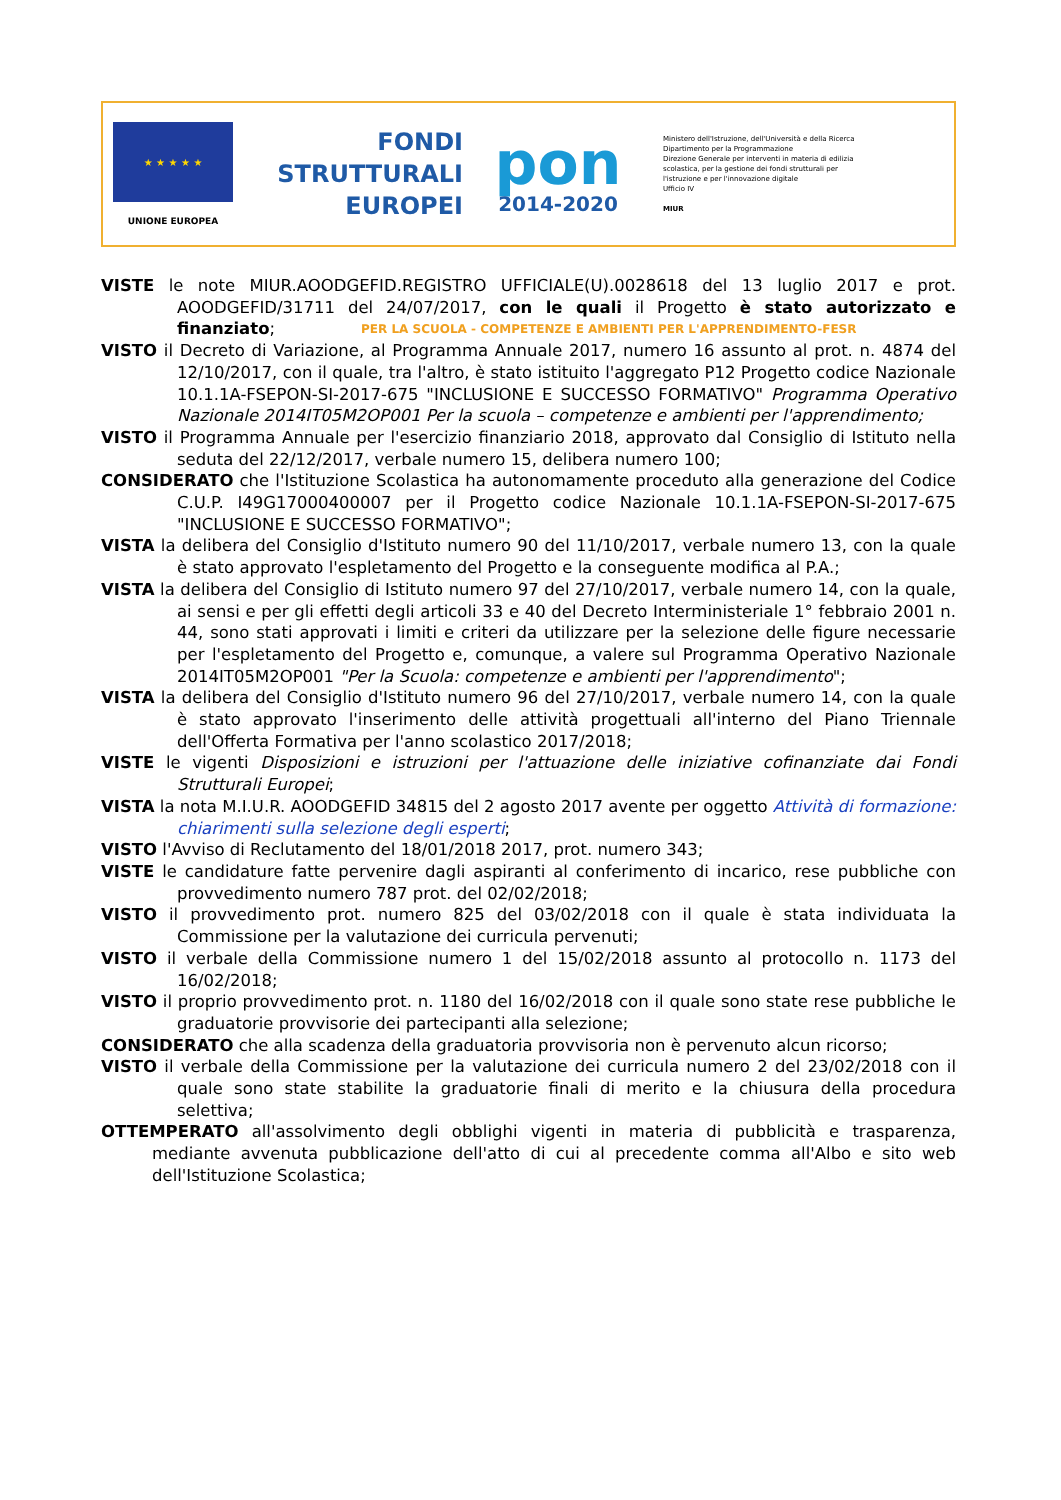★ ★ ★ ★ ★
UNIONE EUROPEA
FONDI
STRUTTURALI
EUROPEI
pon
2014-2020
Ministero dell'Istruzione, dell'Università e della Ricerca
Dipartimento per la Programmazione
Direzione Generale per interventi in materia di edilizia scolastica, per la gestione dei fondi strutturali per l'istruzione e per l'innovazione digitale
Ufficio IV
MIUR
PER LA SCUOLA - COMPETENZE E AMBIENTI PER L'APPRENDIMENTO-FESR
VISTE le note MIUR.AOODGEFID.REGISTRO UFFICIALE(U).0028618 del 13 luglio 2017 e prot. AOODGEFID/31711 del 24/07/2017, con le quali il Progetto è stato autorizzato e finanziato;
VISTO il Decreto di Variazione, al Programma Annuale 2017, numero 16 assunto al prot. n. 4874 del 12/10/2017, con il quale, tra l'altro, è stato istituito l'aggregato P12 Progetto codice Nazionale 10.1.1A-FSEPON-SI-2017-675 "INCLUSIONE E SUCCESSO FORMATIVO" Programma Operativo Nazionale 2014IT05M2OP001 Per la scuola – competenze e ambienti per l'apprendimento;
VISTO il Programma Annuale per l'esercizio finanziario 2018, approvato dal Consiglio di Istituto nella seduta del 22/12/2017, verbale numero 15, delibera numero 100;
CONSIDERATO che l'Istituzione Scolastica ha autonomamente proceduto alla generazione del Codice C.U.P. I49G17000400007 per il Progetto codice Nazionale 10.1.1A-FSEPON-SI-2017-675 "INCLUSIONE E SUCCESSO FORMATIVO";
VISTA la delibera del Consiglio d'Istituto numero 90 del 11/10/2017, verbale numero 13, con la quale è stato approvato l'espletamento del Progetto e la conseguente modifica al P.A.;
VISTA la delibera del Consiglio di Istituto numero 97 del 27/10/2017, verbale numero 14, con la quale, ai sensi e per gli effetti degli articoli 33 e 40 del Decreto Interministeriale 1° febbraio 2001 n. 44, sono stati approvati i limiti e criteri da utilizzare per la selezione delle figure necessarie per l'espletamento del Progetto e, comunque, a valere sul Programma Operativo Nazionale 2014IT05M2OP001 "Per la Scuola: competenze e ambienti per l'apprendimento";
VISTA la delibera del Consiglio d'Istituto numero 96 del 27/10/2017, verbale numero 14, con la quale è stato approvato l'inserimento delle attività progettuali all'interno del Piano Triennale dell'Offerta Formativa per l'anno scolastico 2017/2018;
VISTE le vigenti Disposizioni e istruzioni per l'attuazione delle iniziative cofinanziate dai Fondi Strutturali Europei;
VISTA la nota M.I.U.R. AOODGEFID 34815 del 2 agosto 2017 avente per oggetto Attività di formazione: chiarimenti sulla selezione degli esperti;
VISTO l'Avviso di Reclutamento del 18/01/2018 2017, prot. numero 343;
VISTE le candidature fatte pervenire dagli aspiranti al conferimento di incarico, rese pubbliche con provvedimento numero 787 prot. del 02/02/2018;
VISTO il provvedimento prot. numero 825 del 03/02/2018 con il quale è stata individuata la Commissione per la valutazione dei curricula pervenuti;
VISTO il verbale della Commissione numero 1 del 15/02/2018 assunto al protocollo n. 1173 del 16/02/2018;
VISTO il proprio provvedimento prot. n. 1180 del 16/02/2018 con il quale sono state rese pubbliche le graduatorie provvisorie dei partecipanti alla selezione;
CONSIDERATO che alla scadenza della graduatoria provvisoria non è pervenuto alcun ricorso;
VISTO il verbale della Commissione per la valutazione dei curricula numero 2 del 23/02/2018 con il quale sono state stabilite la graduatorie finali di merito e la chiusura della procedura selettiva;
OTTEMPERATO all'assolvimento degli obblighi vigenti in materia di pubblicità e trasparenza, mediante avvenuta pubblicazione dell'atto di cui al precedente comma all'Albo e sito web dell'Istituzione Scolastica;